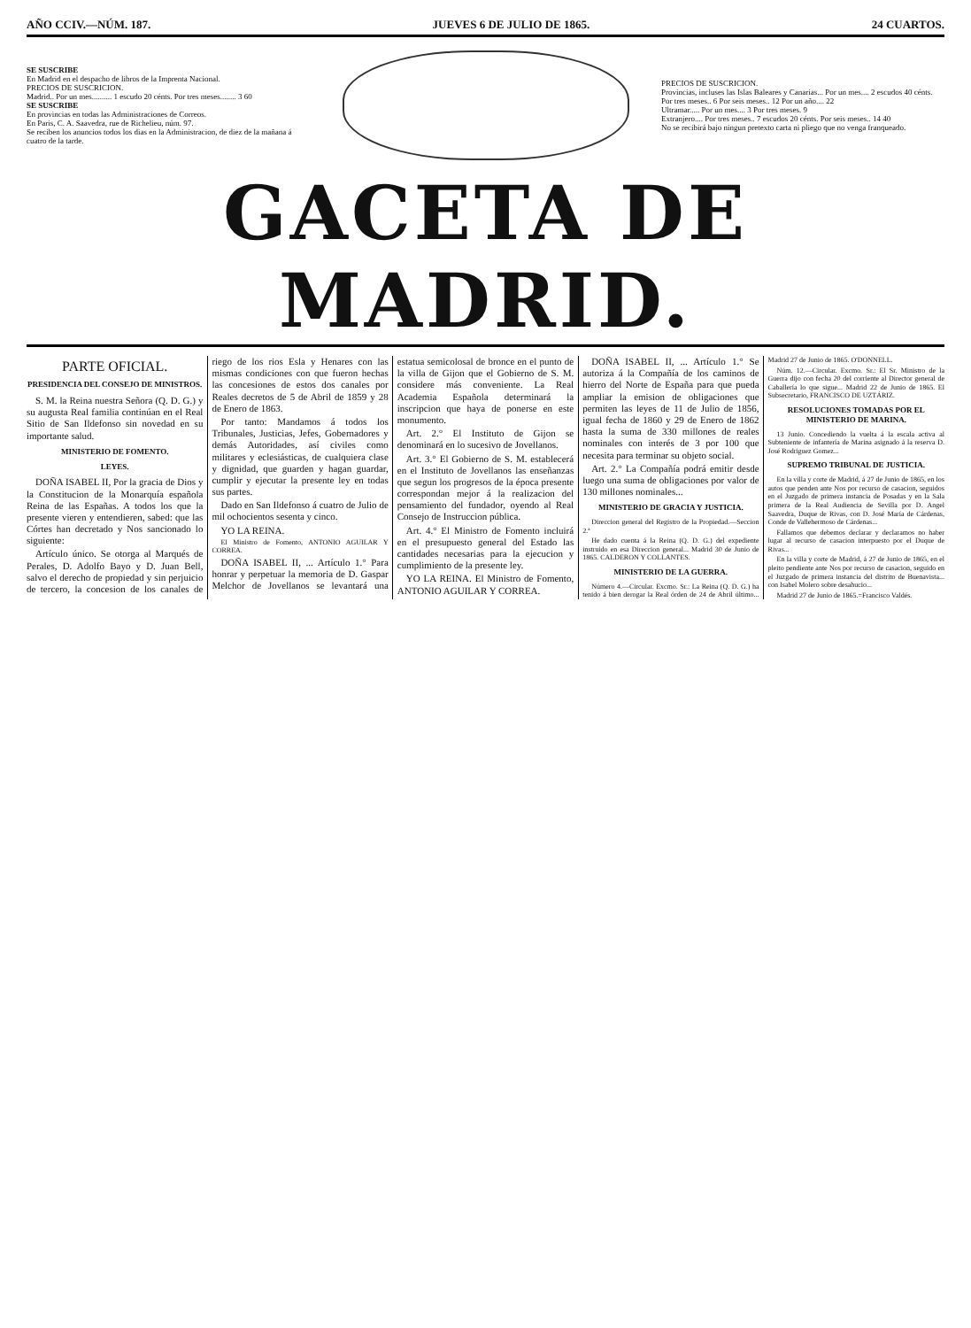AÑO CCIV.—NÚM. 187. JUEVES 6 DE JULIO DE 1865. 24 CUARTOS.
SE SUSCRIBE
En Madrid en el despacho de libros de la Imprenta Nacional.
PRECIOS DE SUSCRICION.
Madrid.. Por un mes.......... 1 escudo 20 cénts. Por tres meses........ 3 60
SE SUSCRIBE
En provincias en todas las Administraciones de Correos.
En Paris, C. A. Saavedra, rue de Richelieu, núm. 97.
Se reciben los anuncios todos los dias en la Administracion, de diez de la mañana á cuatro de la tarde.
PRECIOS DE SUSCRICION.
Provincias, incluses las Islas Baleares y Canarias... Por un mes.... 2 escudos 40 cénts. Por tres meses.. 6 Por seis meses.. 12 Por un año.... 22
Ultramar..... Por un mes.... 3 Por tres meses. 9
Extranjero.... Por tres meses.. 7 escudos 20 cénts. Por seis meses.. 14 40
No se recibirá bajo ningun pretexto carta ni pliego que no venga franqueado.
GACETA DE MADRID.
PARTE OFICIAL.
PRESIDENCIA DEL CONSEJO DE MINISTROS.
S. M. la Reina nuestra Señora (Q. D. G.) y su augusta Real familia continúan en el Real Sitio de San Ildefonso sin novedad en su importante salud.
MINISTERIO DE FOMENTO.
LEYES.
DOÑA ISABEL II, Por la gracia de Dios y la Constitucion de la Monarquía española Reina de las Españas. A todos los que la presente vieren y entendieren, sabed: que las Córtes han decretado y Nos sancionado lo siguiente:
Artículo único. Se otorga al Marqués de Perales, D. Adolfo Bayo y D. Juan Bell, salvo el derecho de propiedad y sin perjuicio de tercero, la concesion de los canales de riego de los rios Esla y Henares con las mismas condiciones con que fueron hechas las concesiones de estos dos canales por Reales decretos de 5 de Abril de 1859 y 28 de Enero de 1863.
Por tanto: Mandamos á todos los Tribunales, Justicias, Jefes, Gobernadores y demás Autoridades, así civiles como militares y eclesiásticas, de cualquiera clase y dignidad, que guarden y hagan guardar, cumplir y ejecutar la presente ley en todas sus partes.
Dado en San Ildefonso á cuatro de Julio de mil ochocientos sesenta y cinco.
YO LA REINA.
El Ministro de Fomento, ANTONIO AGUILAR Y CORREA.
DOÑA ISABEL II, ... Artículo 1.° Para honrar y perpetuar la memoria de D. Gaspar Melchor de Jovellanos se levantará una estatua semicolosal de bronce en el punto de la villa de Gijon que el Gobierno de S. M. considere más conveniente. La Real Academia Española determinará la inscripcion que haya de ponerse en este monumento.
Art. 2.° El Instituto de Gijon se denominará en lo sucesivo de Jovellanos.
Art. 3.° El Gobierno de S. M. establecerá en el Instituto de Jovellanos las enseñanzas que segun los progresos de la época presente correspondan mejor á la realizacion del pensamiento del fundador, oyendo al Real Consejo de Instruccion pública.
Art. 4.° El Ministro de Fomento incluirá en el presupuesto general del Estado las cantidades necesarias para la ejecucion y cumplimiento de la presente ley.
YO LA REINA. El Ministro de Fomento, ANTONIO AGUILAR Y CORREA.
DOÑA ISABEL II, ... Artículo 1.° Se autoriza á la Compañía de los caminos de hierro del Norte de España para que pueda ampliar la emision de obligaciones que permiten las leyes de 11 de Julio de 1856, igual fecha de 1860 y 29 de Enero de 1862 hasta la suma de 330 millones de reales nominales con interés de 3 por 100 que necesita para terminar su objeto social.
Art. 2.° La Compañía podrá emitir desde luego una suma de obligaciones por valor de 130 millones nominales...
MINISTERIO DE GRACIA Y JUSTICIA.
Direccion general del Registro de la Propiedad.—Seccion 2.ª
He dado cuenta á la Reina (Q. D. G.) del expediente instruido en esa Direccion general... Madrid 30 de Junio de 1865. CALDERON Y COLLANTES.
MINISTERIO DE LA GUERRA.
Número 4.—Circular. Excmo. Sr.: La Reina (Q. D. G.) ha tenido á bien derogar la Real órden de 24 de Abril último... Madrid 27 de Junio de 1865. O'DONNELL.
Núm. 12.—Circular. Excmo. Sr.: El Sr. Ministro de la Guerra dijo con fecha 20 del corriente al Director general de Caballería lo que sigue... Madrid 22 de Junio de 1865. El Subsecretario, FRANCISCO DE UZTÁRIZ.
RESOLUCIONES TOMADAS POR EL MINISTERIO DE MARINA.
13 Junio. Concediendo la vuelta á la escala activa al Subteniente de infantería de Marina asignado á la reserva D. José Rodriguez Gomez...
SUPREMO TRIBUNAL DE JUSTICIA.
En la villa y corte de Madrid, á 27 de Junio de 1865, en los autos que penden ante Nos por recurso de casacion, seguidos en el Juzgado de primera instancia de Posadas y en la Sala primera de la Real Audiencia de Sevilla por D. Angel Saavedra, Duque de Rivas, con D. José María de Cárdenas, Conde de Vallehermoso de Cárdenas...
Fallamos que debemos declarar y declaramos no haber lugar al recurso de casacion interpuesto por el Duque de Rivas...
En la villa y corte de Madrid, á 27 de Junio de 1865, en el pleito pendiente ante Nos por recurso de casacion, seguido en el Juzgado de primera instancia del distrito de Buenavista... con Isabel Molero sobre desahucio...
Madrid 27 de Junio de 1865.=Francisco Valdés.